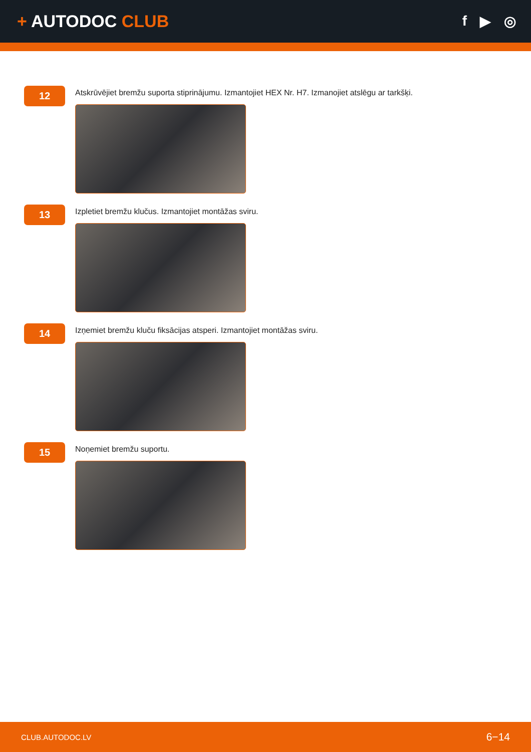+ AUTODOC CLUB
f ▶ ◎
12
Atskrūvējiet bremžu suporta stiprinājumu. Izmantojiet HEX Nr. H7. Izmanojiet atslēgu ar tarkšķi.
13
Izpletiet bremžu klučus. Izmantojiet montāžas sviru.
14
Izņemiet bremžu kluču fiksācijas atsperi. Izmantojiet montāžas sviru.
15
Noņemiet bremžu suportu.
CLUB.AUTODOC.LV 6−14